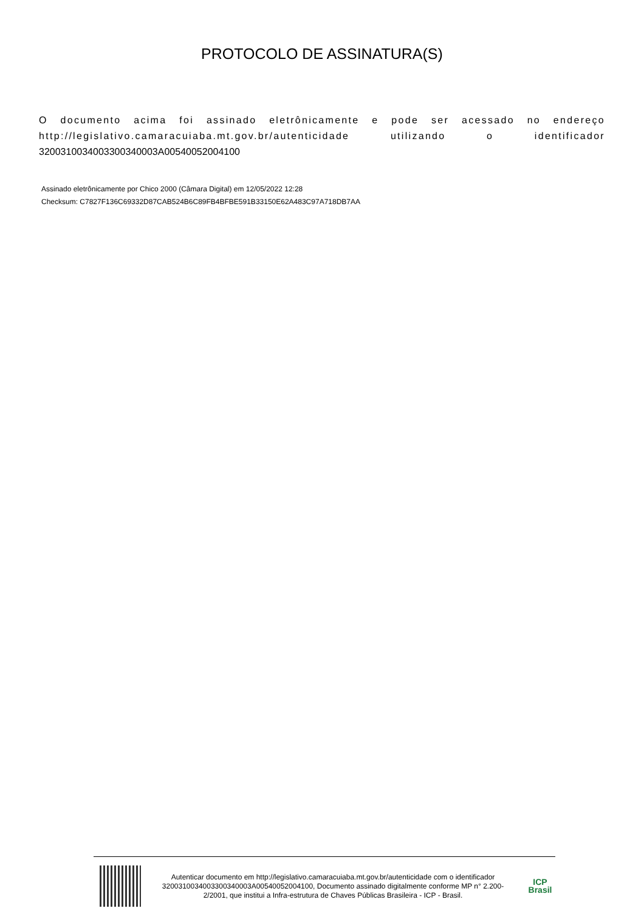PROTOCOLO DE ASSINATURA(S)
O documento acima foi assinado eletrônicamente e pode ser acessado no endereço http://legislativo.camaracuiaba.mt.gov.br/autenticidade utilizando o identificador 3200310034003300340003A00540052004100
Assinado eletrônicamente por Chico 2000 (Câmara Digital) em 12/05/2022 12:28
Checksum: C7827F136C69332D87CAB524B6C89FB4BFBE591B33150E62A483C97A718DB7AA
Autenticar documento em http://legislativo.camaracuiaba.mt.gov.br/autenticidade com o identificador 3200310034003300340003A00540052004100, Documento assinado digitalmente conforme MP n° 2.200-2/2001, que institui a Infra-estrutura de Chaves Públicas Brasileira - ICP - Brasil.
ICP
Brasil